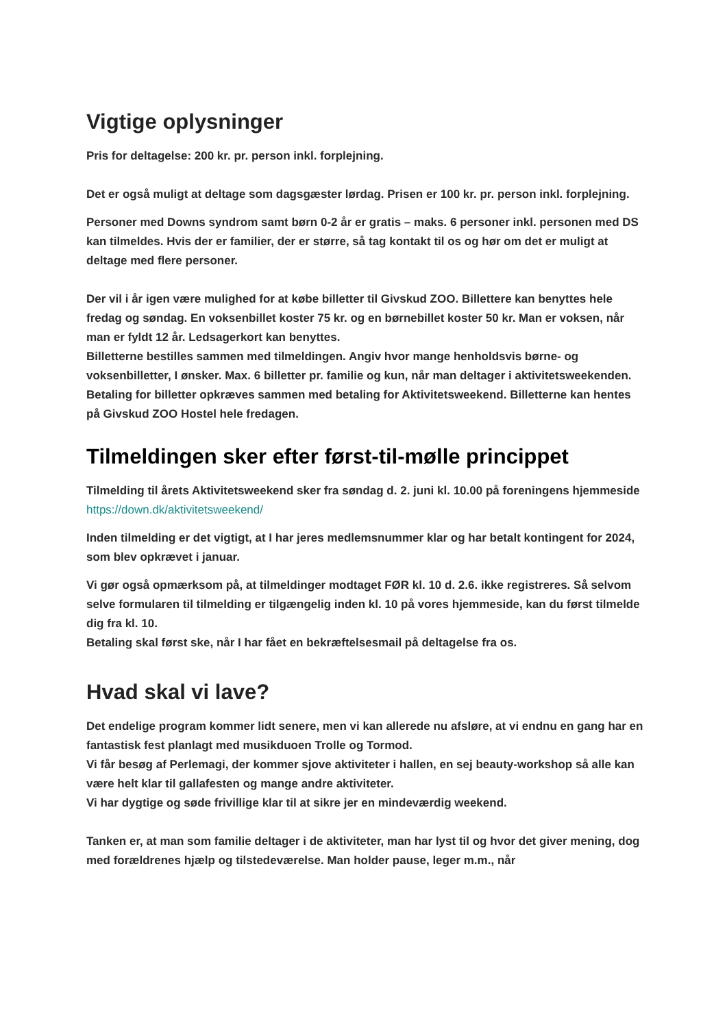Vigtige oplysninger
Pris for deltagelse: 200 kr. pr. person inkl. forplejning.
Det er også muligt at deltage som dagsgæster lørdag. Prisen er 100 kr. pr. person inkl. forplejning.
Personer med Downs syndrom samt børn 0-2 år er gratis – maks. 6 personer inkl. personen med DS kan tilmeldes. Hvis der er familier, der er større, så tag kontakt til os og hør om det er muligt at deltage med flere personer.
Der vil i år igen være mulighed for at købe billetter til Givskud ZOO. Billettere kan benyttes hele fredag og søndag. En voksenbillet koster 75 kr. og en børnebillet koster 50 kr. Man er voksen, når man er fyldt 12 år. Ledsagerkort kan benyttes.
Billetterne bestilles sammen med tilmeldingen. Angiv hvor mange henholdsvis børne- og voksenbilletter, I ønsker. Max. 6 billetter pr. familie og kun, når man deltager i aktivitetsweekenden.
Betaling for billetter opkræves sammen med betaling for Aktivitetsweekend. Billetterne kan hentes på Givskud ZOO Hostel hele fredagen.
Tilmeldingen sker efter først-til-mølle princippet
Tilmelding til årets Aktivitetsweekend sker fra søndag d. 2. juni kl. 10.00 på foreningens hjemmeside https://down.dk/aktivitetsweekend/
Inden tilmelding er det vigtigt, at I har jeres medlemsnummer klar og har betalt kontingent for 2024, som blev opkrævet i januar.
Vi gør også opmærksom på, at tilmeldinger modtaget FØR kl. 10 d. 2.6. ikke registreres. Så selvom selve formularen til tilmelding er tilgængelig inden kl. 10 på vores hjemmeside, kan du først tilmelde dig fra kl. 10.
Betaling skal først ske, når I har fået en bekræftelsesmail på deltagelse fra os.
Hvad skal vi lave?
Det endelige program kommer lidt senere, men vi kan allerede nu afsløre, at vi endnu en gang har en fantastisk fest planlagt med musikduoen Trolle og Tormod.
Vi får besøg af Perlemagi, der kommer sjove aktiviteter i hallen, en sej beauty-workshop så alle kan være helt klar til gallafesten og mange andre aktiviteter.
Vi har dygtige og søde frivillige klar til at sikre jer en mindeværdig weekend.
Tanken er, at man som familie deltager i de aktiviteter, man har lyst til og hvor det giver mening, dog med forældrenes hjælp og tilstedeværelse. Man holder pause, leger m.m., når